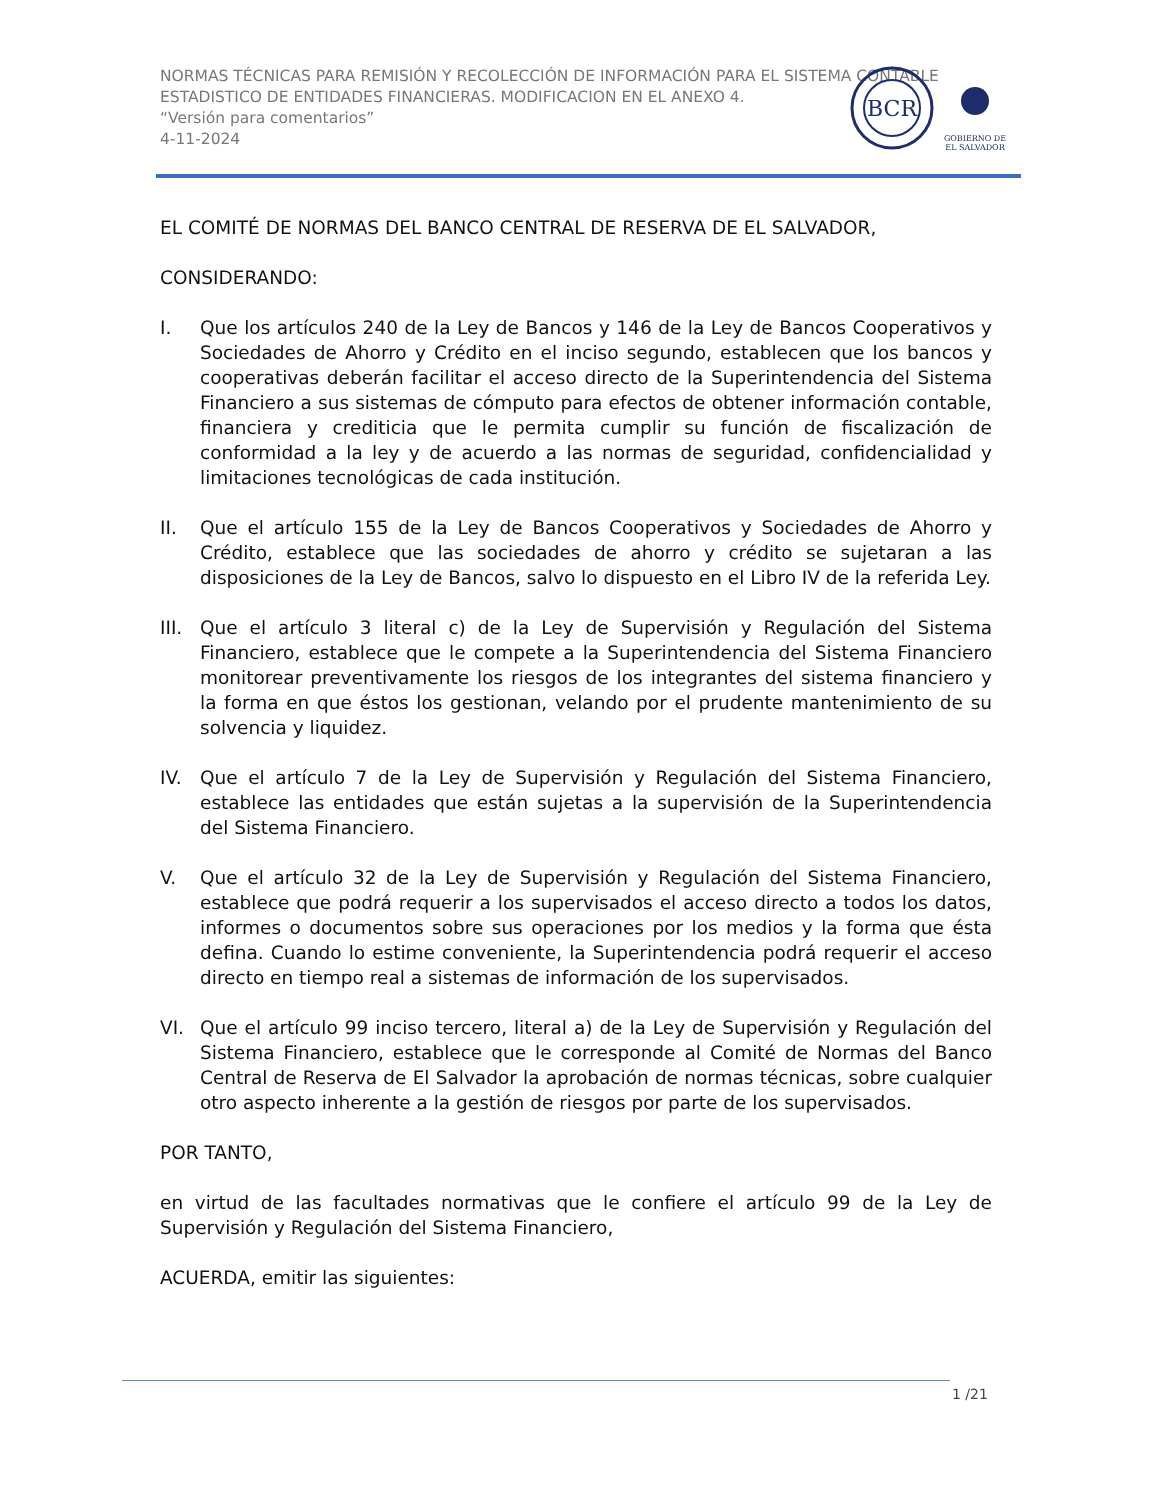NORMAS TÉCNICAS PARA REMISIÓN Y RECOLECCIÓN DE INFORMACIÓN PARA EL SISTEMA CONTABLE ESTADISTICO DE ENTIDADES FINANCIERAS. MODIFICACION EN EL ANEXO 4.
“Versión para comentarios”
4-11-2024
BCR
GOBIERNO DE
EL SALVADOR
EL COMITÉ DE NORMAS DEL BANCO CENTRAL DE RESERVA DE EL SALVADOR,
CONSIDERANDO:
I. Que los artículos 240 de la Ley de Bancos y 146 de la Ley de Bancos Cooperativos y Sociedades de Ahorro y Crédito en el inciso segundo, establecen que los bancos y cooperativas deberán facilitar el acceso directo de la Superintendencia del Sistema Financiero a sus sistemas de cómputo para efectos de obtener información contable, financiera y crediticia que le permita cumplir su función de fiscalización de conformidad a la ley y de acuerdo a las normas de seguridad, confidencialidad y limitaciones tecnológicas de cada institución.
II. Que el artículo 155 de la Ley de Bancos Cooperativos y Sociedades de Ahorro y Crédito, establece que las sociedades de ahorro y crédito se sujetaran a las disposiciones de la Ley de Bancos, salvo lo dispuesto en el Libro IV de la referida Ley.
III. Que el artículo 3 literal c) de la Ley de Supervisión y Regulación del Sistema Financiero, establece que le compete a la Superintendencia del Sistema Financiero monitorear preventivamente los riesgos de los integrantes del sistema financiero y la forma en que éstos los gestionan, velando por el prudente mantenimiento de su solvencia y liquidez.
IV. Que el artículo 7 de la Ley de Supervisión y Regulación del Sistema Financiero, establece las entidades que están sujetas a la supervisión de la Superintendencia del Sistema Financiero.
V. Que el artículo 32 de la Ley de Supervisión y Regulación del Sistema Financiero, establece que podrá requerir a los supervisados el acceso directo a todos los datos, informes o documentos sobre sus operaciones por los medios y la forma que ésta defina. Cuando lo estime conveniente, la Superintendencia podrá requerir el acceso directo en tiempo real a sistemas de información de los supervisados.
VI. Que el artículo 99 inciso tercero, literal a) de la Ley de Supervisión y Regulación del Sistema Financiero, establece que le corresponde al Comité de Normas del Banco Central de Reserva de El Salvador la aprobación de normas técnicas, sobre cualquier otro aspecto inherente a la gestión de riesgos por parte de los supervisados.
POR TANTO,
en virtud de las facultades normativas que le confiere el artículo 99 de la Ley de Supervisión y Regulación del Sistema Financiero,
ACUERDA, emitir las siguientes:
1 /21